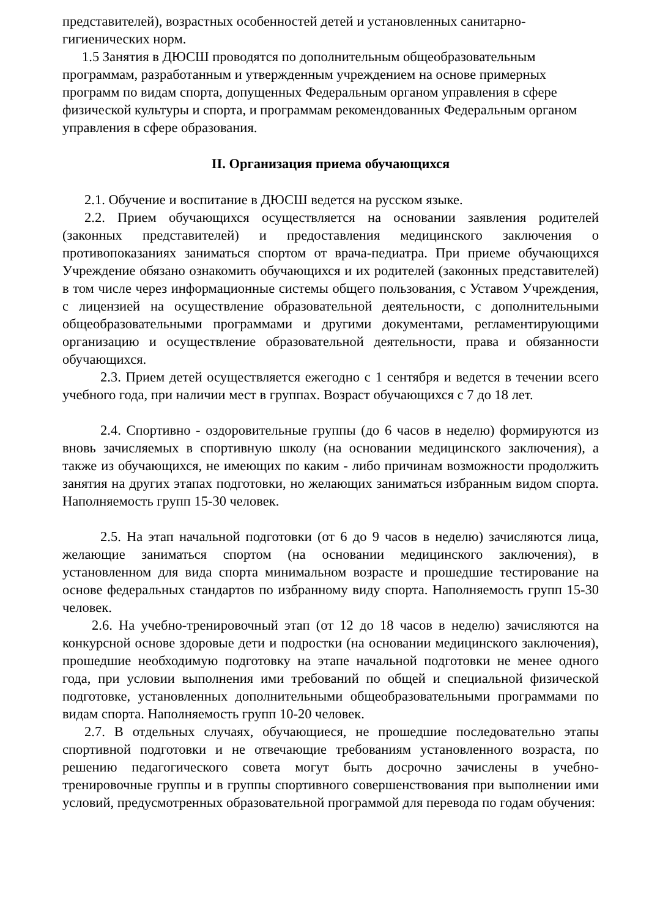представителей), возрастных особенностей детей и установленных санитарно-гигиенических норм.
1.5 Занятия в ДЮСШ проводятся по дополнительным общеобразовательным программам, разработанным и утвержденным учреждением на основе примерных программ по видам спорта, допущенных Федеральным органом управления в сфере физической культуры и спорта, и программам рекомендованных Федеральным органом управления в сфере образования.
II. Организация приема обучающихся
2.1. Обучение и воспитание в ДЮСШ ведется на русском языке.
2.2. Прием обучающихся осуществляется на основании заявления родителей (законных представителей) и предоставления медицинского заключения о противопоказаниях заниматься спортом от врача-педиатра. При приеме обучающихся Учреждение обязано ознакомить обучающихся и их родителей (законных представителей) в том числе через информационные системы общего пользования, с Уставом Учреждения, с лицензией на осуществление образовательной деятельности, с дополнительными общеобразовательными программами и другими документами, регламентирующими организацию и осуществление образовательной деятельности, права и обязанности обучающихся.
2.3. Прием детей осуществляется ежегодно с 1 сентября и ведется в течении всего учебного года, при наличии мест в группах. Возраст обучающихся с 7 до 18 лет.
2.4. Спортивно - оздоровительные группы (до 6 часов в неделю) формируются из вновь зачисляемых в спортивную школу (на основании медицинского заключения), а также из обучающихся, не имеющих по каким - либо причинам возможности продолжить занятия на других этапах подготовки, но желающих заниматься избранным видом спорта. Наполняемость групп 15-30 человек.
2.5. На этап начальной подготовки (от 6 до 9 часов в неделю) зачисляются лица, желающие заниматься спортом (на основании медицинского заключения), в установленном для вида спорта минимальном возрасте и прошедшие тестирование на основе федеральных стандартов по избранному виду спорта. Наполняемость групп 15-30 человек.
2.6. На учебно-тренировочный этап (от 12 до 18 часов в неделю) зачисляются на конкурсной основе здоровые дети и подростки (на основании медицинского заключения), прошедшие необходимую подготовку на этапе начальной подготовки не менее одного года, при условии выполнения ими требований по общей и специальной физической подготовке, установленных дополнительными общеобразовательными программами по видам спорта. Наполняемость групп 10-20 человек.
2.7. В отдельных случаях, обучающиеся, не прошедшие последовательно этапы спортивной подготовки и не отвечающие требованиям установленного возраста, по решению педагогического совета могут быть досрочно зачислены в учебно-тренировочные группы и в группы спортивного совершенствования при выполнении ими условий, предусмотренных образовательной программой для перевода по годам обучения: